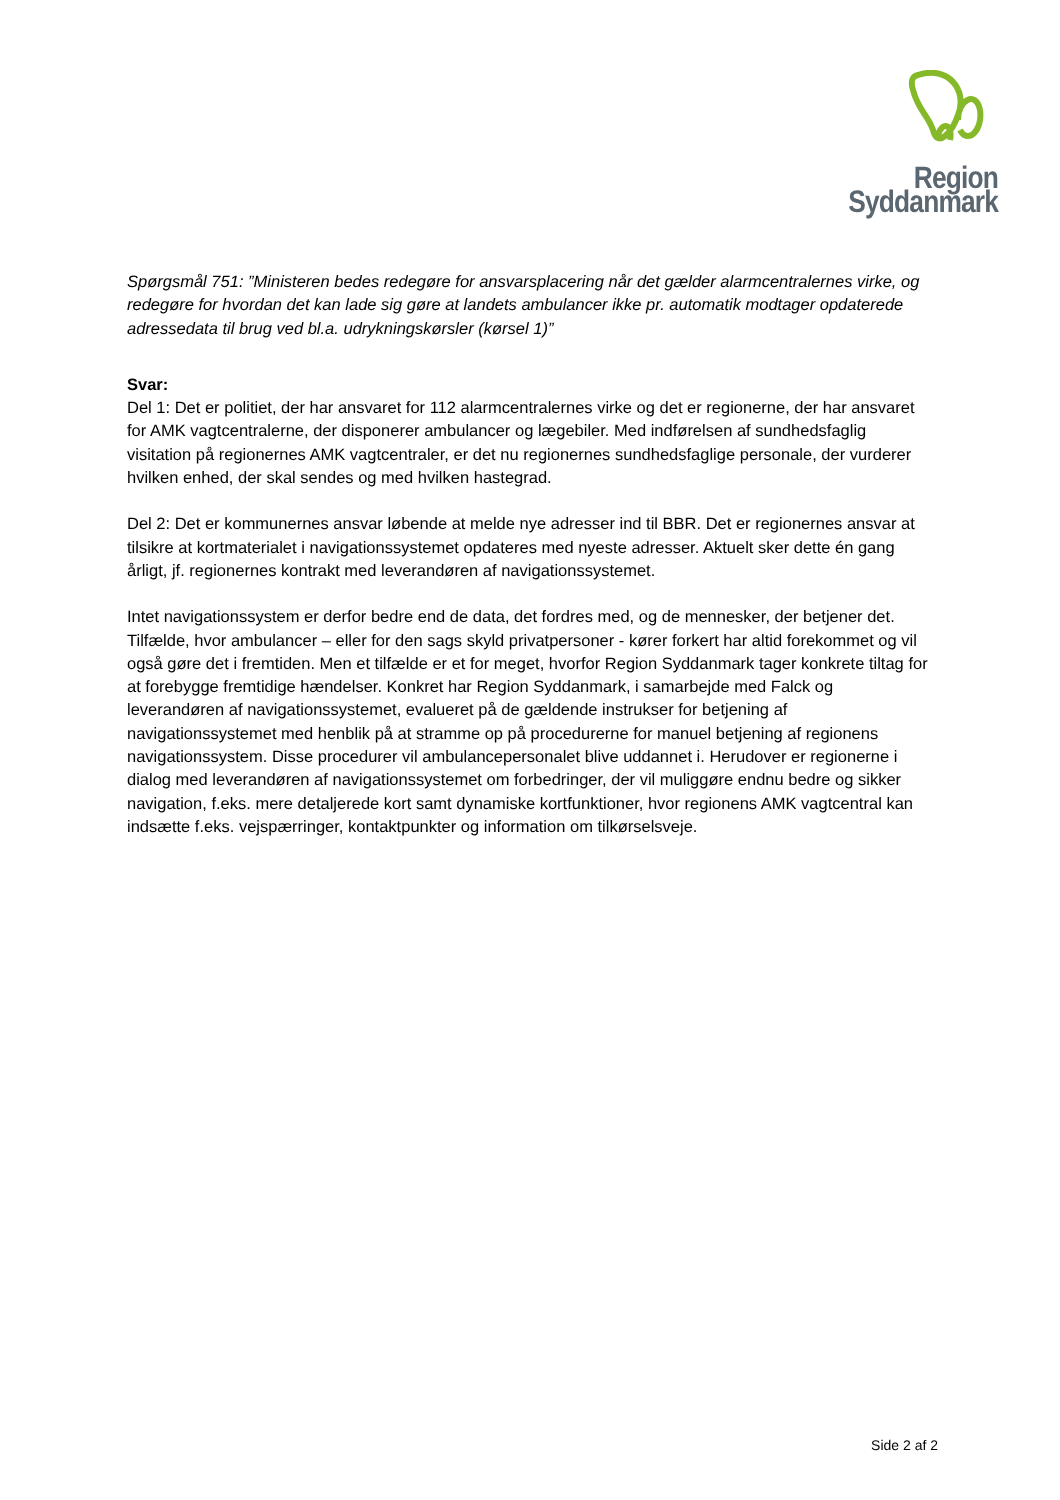Region Syddanmark
Spørgsmål 751: ”Ministeren bedes redegøre for ansvarsplacering når det gælder alarmcentralernes virke, og redegøre for hvordan det kan lade sig gøre at landets ambulancer ikke pr. automatik modtager opdaterede adressedata til brug ved bl.a. udrykningskørsler (kørsel 1)”
Svar:
Del 1: Det er politiet, der har ansvaret for 112 alarmcentralernes virke og det er regionerne, der har ansvaret for AMK vagtcentralerne, der disponerer ambulancer og lægebiler. Med indførelsen af sundhedsfaglig visitation på regionernes AMK vagtcentraler, er det nu regionernes sundhedsfaglige personale, der vurderer hvilken enhed, der skal sendes og med hvilken hastegrad.
Del 2: Det er kommunernes ansvar løbende at melde nye adresser ind til BBR. Det er regionernes ansvar at tilsikre at kortmaterialet i navigationssystemet opdateres med nyeste adresser. Aktuelt sker dette én gang årligt, jf. regionernes kontrakt med leverandøren af navigationssystemet.
Intet navigationssystem er derfor bedre end de data, det fordres med, og de mennesker, der betjener det. Tilfælde, hvor ambulancer – eller for den sags skyld privatpersoner - kører forkert har altid forekommet og vil også gøre det i fremtiden. Men et tilfælde er et for meget, hvorfor Region Syddanmark tager konkrete tiltag for at forebygge fremtidige hændelser. Konkret har Region Syddanmark, i samarbejde med Falck og leverandøren af navigationssystemet, evalueret på de gældende instrukser for betjening af navigationssystemet med henblik på at stramme op på procedurerne for manuel betjening af regionens navigationssystem. Disse procedurer vil ambulancepersonalet blive uddannet i. Herudover er regionerne i dialog med leverandøren af navigationssystemet om forbedringer, der vil muliggøre endnu bedre og sikker navigation, f.eks. mere detaljerede kort samt dynamiske kortfunktioner, hvor regionens AMK vagtcentral kan indsætte f.eks. vejspærringer, kontaktpunkter og information om tilkørselsveje.
Side 2 af 2